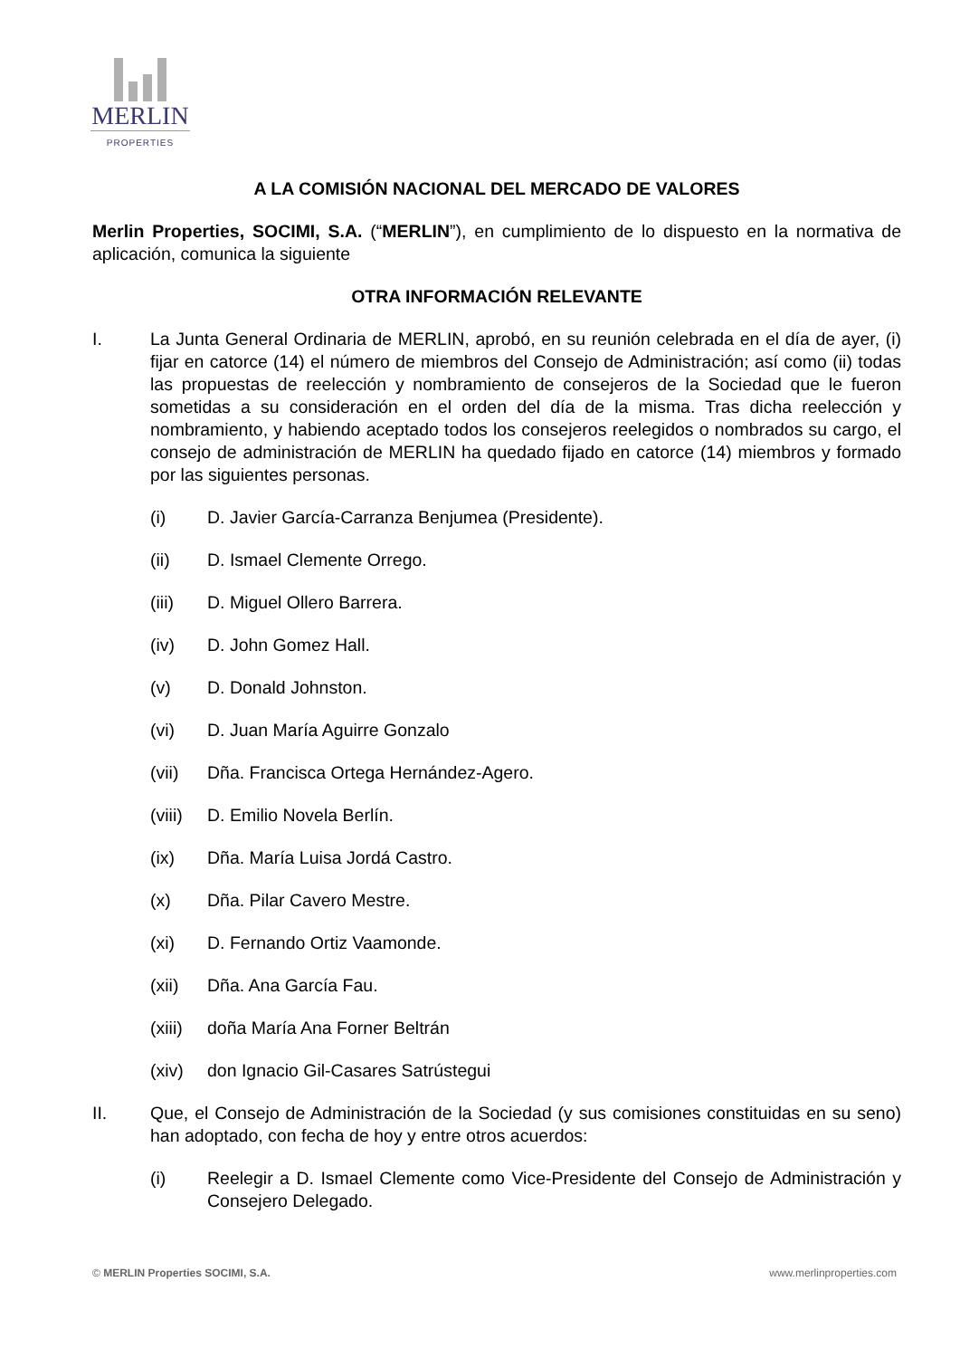MERLIN
PROPERTIES
A LA COMISIÓN NACIONAL DEL MERCADO DE VALORES
Merlin Properties, SOCIMI, S.A. (“MERLIN”), en cumplimiento de lo dispuesto en la normativa de aplicación, comunica la siguiente
OTRA INFORMACIÓN RELEVANTE
I. La Junta General Ordinaria de MERLIN, aprobó, en su reunión celebrada en el día de ayer, (i) fijar en catorce (14) el número de miembros del Consejo de Administración; así como (ii) todas las propuestas de reelección y nombramiento de consejeros de la Sociedad que le fueron sometidas a su consideración en el orden del día de la misma. Tras dicha reelección y nombramiento, y habiendo aceptado todos los consejeros reelegidos o nombrados su cargo, el consejo de administración de MERLIN ha quedado fijado en catorce (14) miembros y formado por las siguientes personas.
(i) D. Javier García-Carranza Benjumea (Presidente).
(ii) D. Ismael Clemente Orrego.
(iii) D. Miguel Ollero Barrera.
(iv) D. John Gomez Hall.
(v) D. Donald Johnston.
(vi) D. Juan María Aguirre Gonzalo
(vii) Dña. Francisca Ortega Hernández-Agero.
(viii)
D. Emilio Novela Berlín.
(ix) Dña. María Luisa Jordá Castro.
(x) Dña. Pilar Cavero Mestre.
(xi) D. Fernando Ortiz Vaamonde.
(xii) Dña. Ana García Fau.
(xiii)
doña María Ana Forner Beltrán
(xiv) don Ignacio Gil-Casares Satrústegui
II. Que, el Consejo de Administración de la Sociedad (y sus comisiones constituidas en su seno) han adoptado, con fecha de hoy y entre otros acuerdos:
(i) Reelegir a D. Ismael Clemente como Vice-Presidente del Consejo de Administración y Consejero Delegado.
© MERLIN Properties SOCIMI, S.A. www.merlinproperties.com